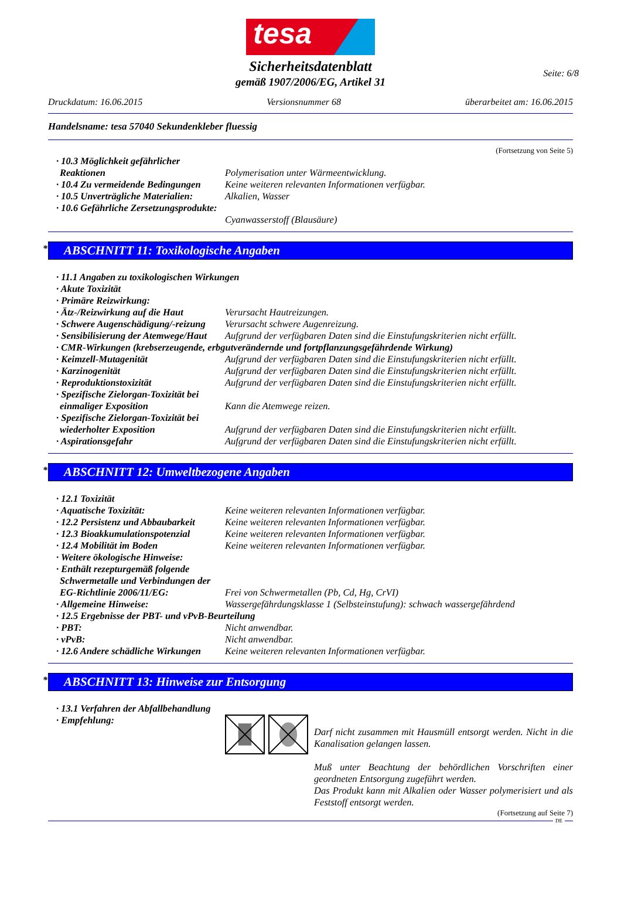tesa
Seite: 6/8
Sicherheitsdatenblatt
gemäß 1907/2006/EG, Artikel 31
Druckdatum: 16.06.2015 Versionsnummer 68 überarbeitet am: 16.06.2015
Handelsname: tesa 57040 Sekundenkleber fluessig
(Fortsetzung von Seite 5)
· 10.3 Möglichkeit gefährlicher Reaktionen
Polymerisation unter Wärmeentwicklung.
· 10.4 Zu vermeidende Bedingungen
Keine weiteren relevanten Informationen verfügbar.
· 10.5 Unverträgliche Materialien:
Alkalien, Wasser
· 10.6 Gefährliche Zersetzungsprodukte:
Cyanwasserstoff (Blausäure)
* ABSCHNITT 11: Toxikologische Angaben
· 11.1 Angaben zu toxikologischen Wirkungen
· Akute Toxizität
· Primäre Reizwirkung:
· Ätz-/Reizwirkung auf die Haut
Verursacht Hautreizungen.
· Schwere Augenschädigung/-reizung
Verursacht schwere Augenreizung.
· Sensibilisierung der Atemwege/Haut
Aufgrund der verfügbaren Daten sind die Einstufungskriterien nicht erfüllt.
· CMR-Wirkungen (krebserzeugende, erbgutverändernde und fortpflanzungsgefährdende Wirkung)
· Keimzell-Mutagenität Aufgrund der verfügbaren Daten sind die Einstufungskriterien nicht erfüllt.
· Karzinogenität Aufgrund der verfügbaren Daten sind die Einstufungskriterien nicht erfüllt.
· Reproduktionstoxizität Aufgrund der verfügbaren Daten sind die Einstufungskriterien nicht erfüllt.
· Spezifische Zielorgan-Toxizität bei einmaliger Exposition
Kann die Atemwege reizen.
· Spezifische Zielorgan-Toxizität bei wiederholter Exposition
Aufgrund der verfügbaren Daten sind die Einstufungskriterien nicht erfüllt.
· Aspirationsgefahr Aufgrund der verfügbaren Daten sind die Einstufungskriterien nicht erfüllt.
* ABSCHNITT 12: Umweltbezogene Angaben
· 12.1 Toxizität
· Aquatische Toxizität: Keine weiteren relevanten Informationen verfügbar.
· 12.2 Persistenz und Abbaubarkeit
Keine weiteren relevanten Informationen verfügbar.
· 12.3 Bioakkumulationspotenzial
Keine weiteren relevanten Informationen verfügbar.
· 12.4 Mobilität im Boden Keine weiteren relevanten Informationen verfügbar.
· Weitere ökologische Hinweise:
· Enthält rezepturgemäß folgende Schwermetalle und Verbindungen der EG-Richtlinie 2006/11/EG:
Frei von Schwermetallen (Pb, Cd, Hg, CrVI)
· Allgemeine Hinweise: Wassergefährdungsklasse 1 (Selbsteinstufung): schwach wassergefährdend
· 12.5 Ergebnisse der PBT- und vPvB-Beurteilung
· PBT: Nicht anwendbar.
· vPvB: Nicht anwendbar.
· 12.6 Andere schädliche Wirkungen
Keine weiteren relevanten Informationen verfügbar.
* ABSCHNITT 13: Hinweise zur Entsorgung
· 13.1 Verfahren der Abfallbehandlung
· Empfehlung:
Darf nicht zusammen mit Hausmüll entsorgt werden. Nicht in die Kanalisation gelangen lassen.
Muß unter Beachtung der behördlichen Vorschriften einer geordneten Entsorgung zugeführt werden.
Das Produkt kann mit Alkalien oder Wasser polymerisiert und als Feststoff entsorgt werden.
(Fortsetzung auf Seite 7)
DE